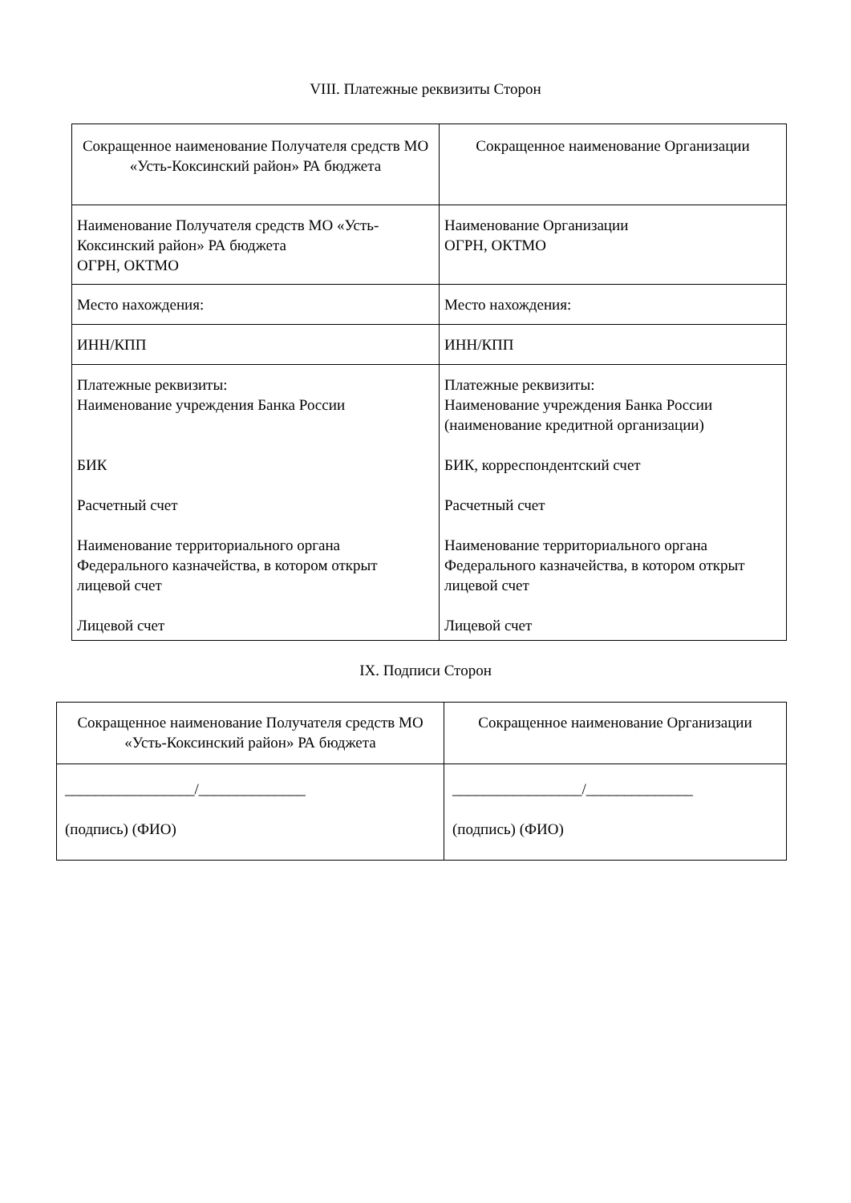VIII. Платежные реквизиты Сторон
| Сокращенное наименование Получателя средств МО «Усть-Коксинский район» РА бюджета | Сокращенное наименование Организации |
| Наименование Получателя средств МО «Усть-Коксинский район» РА бюджета ОГРН, ОКТМО | Наименование Организации ОГРН, ОКТМО |
| Место нахождения: | Место нахождения: |
| ИНН/КПП | ИНН/КПП |
| Платежные реквизиты: Наименование учреждения Банка России БИК Расчетный счет Наименование территориального органа Федерального казначейства, в котором открыт лицевой счет Лицевой счет | Платежные реквизиты: Наименование учреждения Банка России (наименование кредитной организации) БИК, корреспондентский счет Расчетный счет Наименование территориального органа Федерального казначейства, в котором открыт лицевой счет Лицевой счет |
IX. Подписи Сторон
| Сокращенное наименование Получателя средств МО «Усть-Коксинский район» РА бюджета | Сокращенное наименование Организации |
| _________________/______________ (подпись) (ФИО) | _________________/______________ (подпись) (ФИО) |